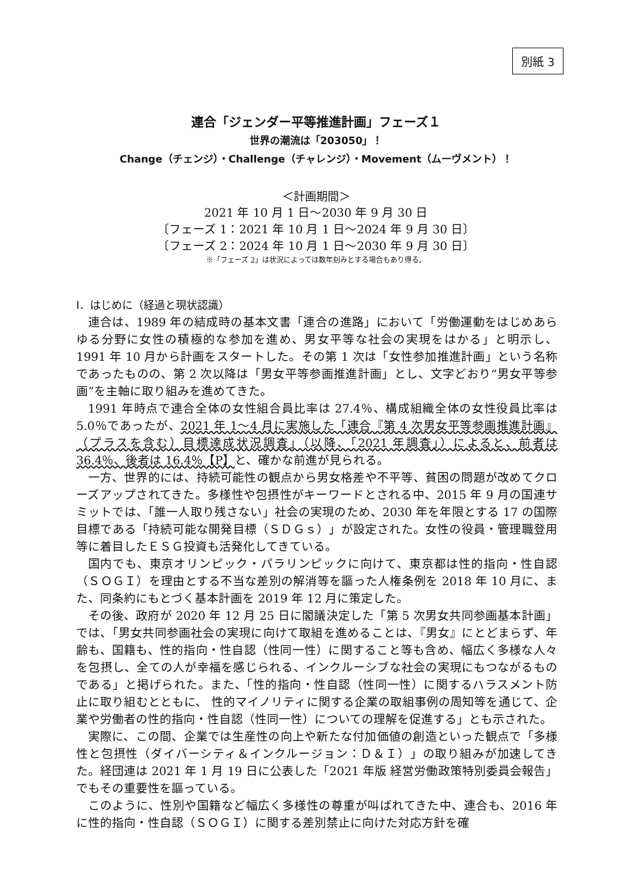別紙 3
連合「ジェンダー平等推進計画」フェーズ１
世界の潮流は「203050」！
Change（チェンジ）・Challenge（チャレンジ）・Movement（ムーヴメント）！
＜計画期間＞
2021 年 10 月 1 日～2030 年 9 月 30 日
〔フェーズ 1：2021 年 10 月 1 日～2024 年 9 月 30 日〕
〔フェーズ 2：2024 年 10 月 1 日～2030 年 9 月 30 日〕
※「フェーズ 2」は状況によっては数年刻みとする場合もあり得る。
Ⅰ．はじめに（経過と現状認識）
連合は、1989 年の結成時の基本文書「連合の進路」において「労働運動をはじめあらゆる分野に女性の積極的な参加を進め、男女平等な社会の実現をはかる」と明示し、1991 年 10 月から計画をスタートした。その第 1 次は「女性参加推進計画」という名称であったものの、第 2 次以降は「男女平等参画推進計画」とし、文字どおり“男女平等参画”を主軸に取り組みを進めてきた。
1991 年時点で連合全体の女性組合員比率は 27.4％、構成組織全体の女性役員比率は 5.0％であったが、2021 年 1～4 月に実施した「連合『第 4 次男女平等参画推進計画』（プラスを含む）目標達成状況調査」（以降、「2021 年調査」）によると、前者は 36.4％、後者は 16.4％【P】と、確かな前進が見られる。
一方、世界的には、持続可能性の観点から男女格差や不平等、貧困の問題が改めてクローズアップされてきた。多様性や包摂性がキーワードとされる中、2015 年 9 月の国連サミットでは、「誰一人取り残さない」社会の実現のため、2030 年を年限とする 17 の国際目標である「持続可能な開発目標（ＳＤＧｓ）」が設定された。女性の役員・管理職登用等に着目したＥＳＧ投資も活発化してきている。
国内でも、東京オリンピック・パラリンピックに向けて、東京都は性的指向・性自認（ＳＯＧＩ）を理由とする不当な差別の解消等を謳った人権条例を 2018 年 10 月に、また、同条約にもとづく基本計画を 2019 年 12 月に策定した。
その後、政府が 2020 年 12 月 25 日に閣議決定した「第 5 次男女共同参画基本計画」では、「男女共同参画社会の実現に向けて取組を進めることは、『男女』にとどまらず、年齢も、国籍も、性的指向・性自認（性同一性）に関すること等も含め、幅広く多様な人々を包摂し、全ての人が幸福を感じられる、インクルーシブな社会の実現にもつながるものである」と掲げられた。また、「性的指向・性自認（性同一性）に関するハラスメント防止に取り組むとともに、 性的マイノリティに関する企業の取組事例の周知等を通じて、企業や労働者の性的指向・性自認（性同一性）についての理解を促進する」とも示された。
実際に、この間、企業では生産性の向上や新たな付加価値の創造といった観点で「多様性と包摂性（ダイバーシティ＆インクルージョン：Ｄ＆Ｉ）」の取り組みが加速してきた。経団連は 2021 年 1 月 19 日に公表した「2021 年版 経営労働政策特別委員会報告」でもその重要性を謳っている。
このように、性別や国籍など幅広く多様性の尊重が叫ばれてきた中、連合も、2016 年に性的指向・性自認（ＳＯＧＩ）に関する差別禁止に向けた対応方針を確